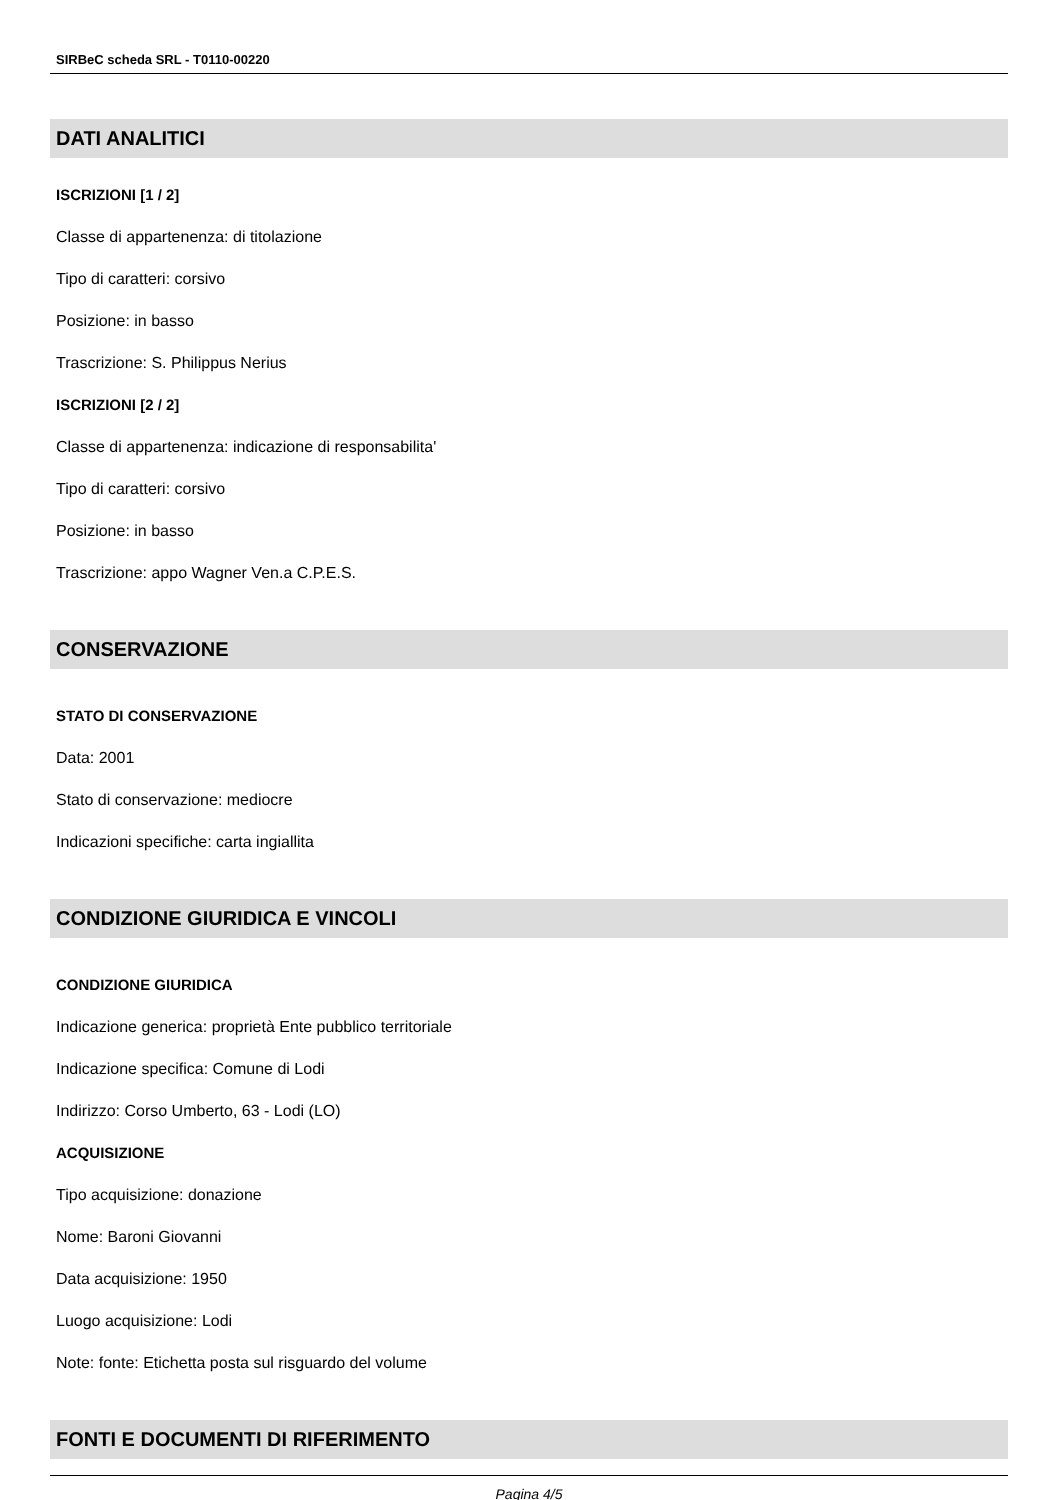SIRBeC scheda SRL - T0110-00220
DATI ANALITICI
ISCRIZIONI [1 / 2]
Classe di appartenenza: di titolazione
Tipo di caratteri: corsivo
Posizione: in basso
Trascrizione: S. Philippus Nerius
ISCRIZIONI [2 / 2]
Classe di appartenenza: indicazione di responsabilita'
Tipo di caratteri: corsivo
Posizione: in basso
Trascrizione: appo Wagner Ven.a C.P.E.S.
CONSERVAZIONE
STATO DI CONSERVAZIONE
Data: 2001
Stato di conservazione: mediocre
Indicazioni specifiche: carta ingiallita
CONDIZIONE GIURIDICA E VINCOLI
CONDIZIONE GIURIDICA
Indicazione generica: proprietà Ente pubblico territoriale
Indicazione specifica: Comune di Lodi
Indirizzo: Corso Umberto, 63 - Lodi (LO)
ACQUISIZIONE
Tipo acquisizione: donazione
Nome: Baroni Giovanni
Data acquisizione: 1950
Luogo acquisizione: Lodi
Note: fonte: Etichetta posta sul risguardo del volume
FONTI E DOCUMENTI DI RIFERIMENTO
Pagina 4/5